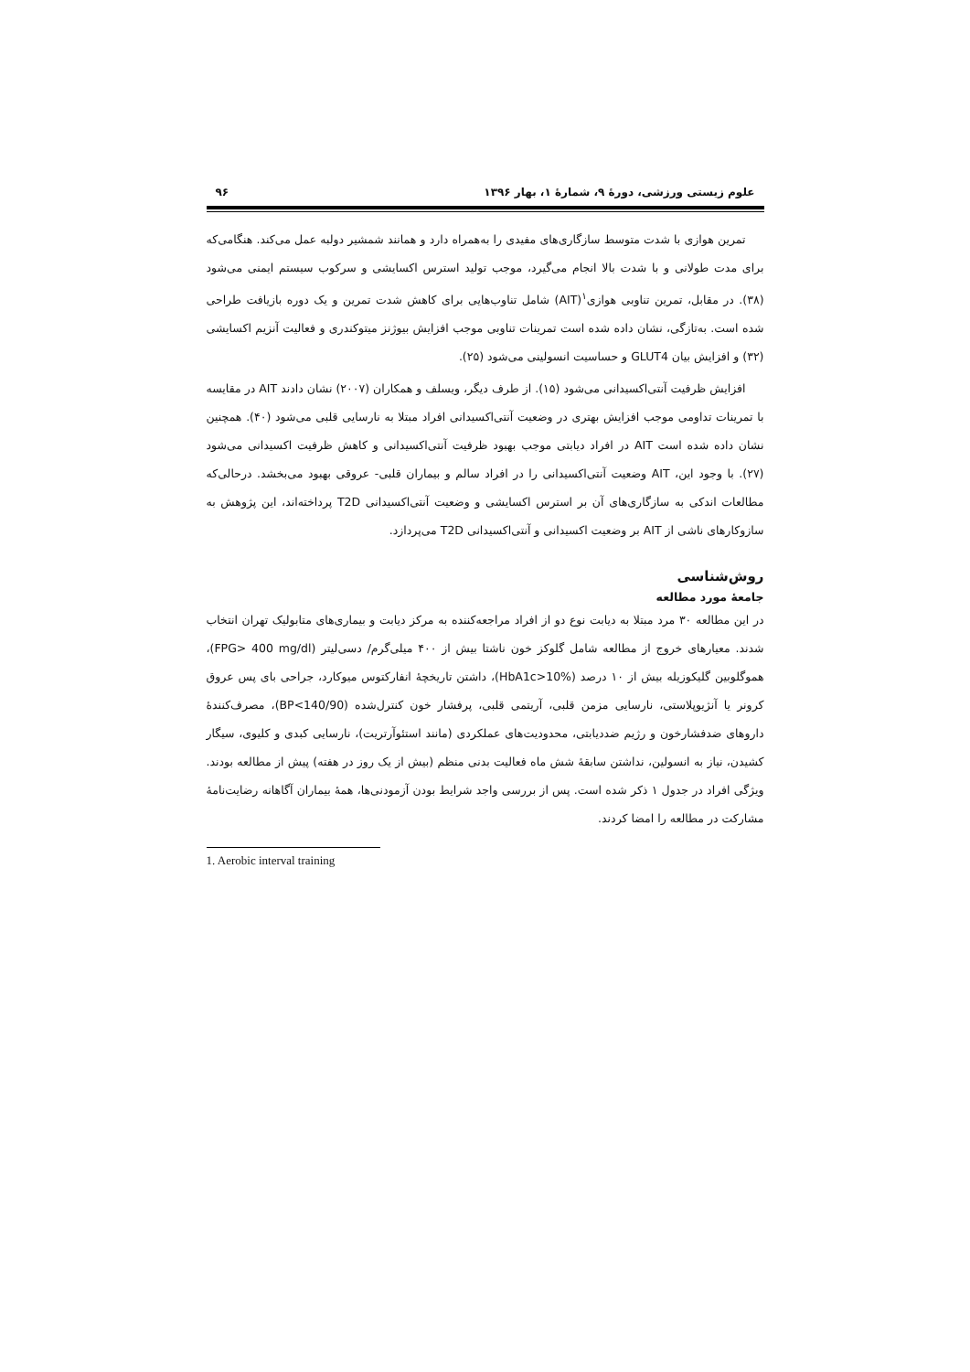علوم زیستی ورزشی، دورۀ ۹، شمارۀ ۱، بهار ۱۳۹۶ ۹۶
تمرین هوازی با شدت متوسط سازگاری‌های مفیدی را به‌همراه دارد و همانند شمشیر دولبه عمل می‌کند. هنگامی‌که برای مدت طولانی و با شدت بالا انجام می‌گیرد، موجب تولید استرس اکسایشی و سرکوب سیستم ایمنی می‌شود (۳۸). در مقابل، تمرین تناوبی هوازی<sup>۱</sup>(AIT) شامل تناوب‌هایی برای کاهش شدت تمرین و یک دوره بازیافت طراحی شده است. به‌تازگی، نشان داده شده است تمرینات تناوبی موجب افزایش بیوژنز میتوکندری و فعالیت آنزیم اکسایشی (۳۲) و افزایش بیان GLUT4 و حساسیت انسولینی می‌شود (۲۵).
افزایش ظرفیت آنتی‌اکسیدانی می‌شود (۱۵). از طرف دیگر، ویسلف و همکاران (۲۰۰۷) نشان دادند AIT در مقایسه با تمرینات تداومی موجب افزایش بهتری در وضعیت آنتی‌اکسیدانی افراد مبتلا به نارسایی قلبی می‌شود (۴۰). همچنین نشان داده شده است AIT در افراد دیابتی موجب بهبود ظرفیت آنتی‌اکسیدانی و کاهش ظرفیت اکسیدانی می‌شود (۲۷). با وجود این، AIT وضعیت آنتی‌اکسیدانی را در افراد سالم و بیماران قلبی- عروقی بهبود می‌بخشد. درحالی‌که مطالعات اندکی به سازگاری‌های آن بر استرس اکسایشی و وضعیت آنتی‌اکسیدانی T2D پرداخته‌اند، این پژوهش به سازوکارهای ناشی از AIT بر وضعیت اکسیدانی و آنتی‌اکسیدانی T2D می‌پردازد.
روش‌شناسی
جامعۀ مورد مطالعه
در این مطالعه ۳۰ مرد مبتلا به دیابت نوع دو از افراد مراجعه‌کننده به مرکز دیابت و بیماری‌های متابولیک تهران انتخاب شدند. معیارهای خروج از مطالعه شامل گلوکز خون ناشتا بیش از ۴۰۰ میلی‌گرم/ دسی‌لیتر (FPG> 400 mg/dl)، هموگلوبین گلیکوزیله بیش از ۱۰ درصد (HbA1c>10%)، داشتن تاریخچۀ انفارکتوس میوکارد، جراحی بای پس عروق کرونر یا آنژیوپلاستی، نارسایی مزمن قلبی، آریتمی قلبی، پرفشار خون کنترل‌شده (BP<140/90)، مصرف‌کنندۀ داروهای ضدفشارخون و رژیم ضددیابتی، محدودیت‌های عملکردی (مانند استئوآرتریت)، نارسایی کبدی و کلیوی، سیگار کشیدن، نیاز به انسولین، نداشتن سابقۀ شش ماه فعالیت بدنی منظم (بیش از یک روز در هفته) پیش از مطالعه بودند. ویژگی افراد در جدول ۱ ذکر شده است. پس از بررسی واجد شرایط بودن آزمودنی‌ها، همۀ بیماران آگاهانه رضایت‌نامۀ مشارکت در مطالعه را امضا کردند.
1. Aerobic interval training